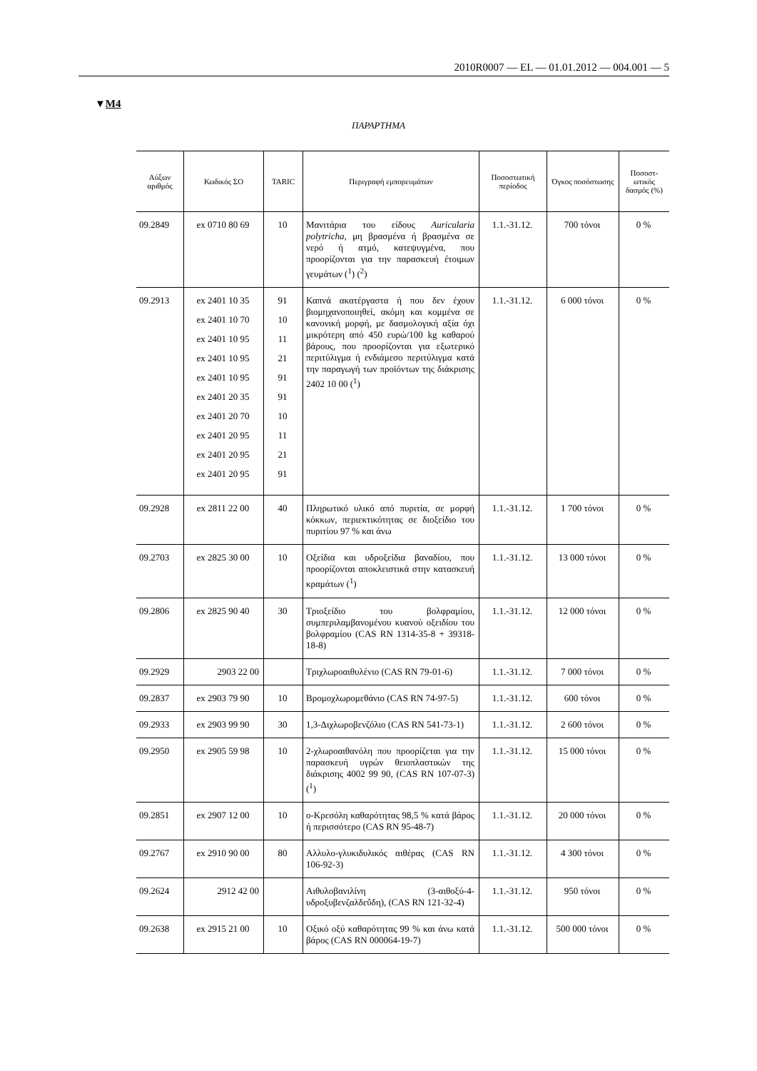2010R0007 — EL — 01.01.2012 — 004.001 — 5
▼M4
ΠΑΡΑΡΤΗΜΑ
| Αύξων αριθμός | Κωδικός ΣΟ | TARIC | Περιγραφή εμπορευμάτων | Ποσοστωτική περίοδος | Όγκος ποσόστωσης | Ποσοστ-ωτικός δασμός (%) |
| --- | --- | --- | --- | --- | --- | --- |
| 09.2849 | ex 0710 80 69 | 10 | Μανιτάρια του είδους Auricularia polytricha , μη βρασμένα ή βρασμένα σε νερό ή ατμό, κατεψυγμένα, που προορίζονται για την παρασκευή έτοιμων γευμάτων (<sup>1</sup>) (<sup>2</sup>) | 1.1.-31.12. | 700 τόνοι | 0 % |
| 09.2913 | ex 2401 10 35 ex 2401 10 70 ex 2401 10 95 ex 2401 10 95 ex 2401 10 95 ex 2401 20 35 ex 2401 20 70 ex 2401 20 95 ex 2401 20 95 ex 2401 20 95 | 91 10 11 21 91 91 10 11 21 91 | Καπνά ακατέργαστα ή που δεν έχουν βιομηχανοποιηθεί, ακόμη και κομμένα σε κανονική μορφή, με δασμολογική αξία όχι μικρότερη από 450 ευρώ/100 kg καθαρού βάρους, που προορίζονται για εξωτερικό περιτύλιγμα ή ενδιάμεσο περιτύλιγμα κατά την παραγωγή των προϊόντων της διάκρισης 2402 10 00 (<sup>1</sup>) | 1.1.-31.12. | 6 000 τόνοι | 0 % |
| 09.2928 | ex 2811 22 00 | 40 | Πληρωτικό υλικό από πυριτία, σε μορφή κόκκων, περιεκτικότητας σε διοξείδιο του πυριτίου 97 % και άνω | 1.1.-31.12. | 1 700 τόνοι | 0 % |
| 09.2703 | ex 2825 30 00 | 10 | Οξείδια και υδροξείδια βαναδίου, που προορίζονται αποκλειστικά στην κατασκευή κραμάτων (<sup>1</sup>) | 1.1.-31.12. | 13 000 τόνοι | 0 % |
| 09.2806 | ex 2825 90 40 | 30 | Τριοξείδιο του βολφραμίου, συμπεριλαμβανομένου κυανού οξειδίου του βολφραμίου (CAS RN 1314-35-8 + 39318-18-8) | 1.1.-31.12. | 12 000 τόνοι | 0 % |
| 09.2929 | 2903 22 00 | | Τριχλωροαιθυλένιο (CAS RN 79-01-6) | 1.1.-31.12. | 7 000 τόνοι | 0 % |
| 09.2837 | ex 2903 79 90 | 10 | Βρομοχλωρομεθάνιο (CAS RN 74-97-5) | 1.1.-31.12. | 600 τόνοι | 0 % |
| 09.2933 | ex 2903 99 90 | 30 | 1,3-Διχλωροβενζόλιο (CAS RN 541-73-1) | 1.1.-31.12. | 2 600 τόνοι | 0 % |
| 09.2950 | ex 2905 59 98 | 10 | 2-χλωροαιθανόλη που προορίζεται για την παρασκευή υγρών θειοπλαστικών της διάκρισης 4002 99 90, (CAS RN 107-07-3) (<sup>1</sup>) | 1.1.-31.12. | 15 000 τόνοι | 0 % |
| 09.2851 | ex 2907 12 00 | 10 | ο-Κρεσόλη καθαρότητας 98,5 % κατά βάρος ή περισσότερο (CAS RN 95-48-7) | 1.1.-31.12. | 20 000 τόνοι | 0 % |
| 09.2767 | ex 2910 90 00 | 80 | Αλλυλο-γλυκιδυλικός αιθέρας (CAS RN 106-92-3) | 1.1.-31.12. | 4 300 τόνοι | 0 % |
| 09.2624 | 2912 42 00 | | Αιθυλοβανιλίνη (3-αιθοξύ-4-υδροξυβενζαλδεΰδη), (CAS RN 121-32-4) | 1.1.-31.12. | 950 τόνοι | 0 % |
| 09.2638 | ex 2915 21 00 | 10 | Οξικό οξύ καθαρότητας 99 % και άνω κατά βάρος (CAS RN 000064-19-7) | 1.1.-31.12. | 500 000 τόνοι | 0 % |